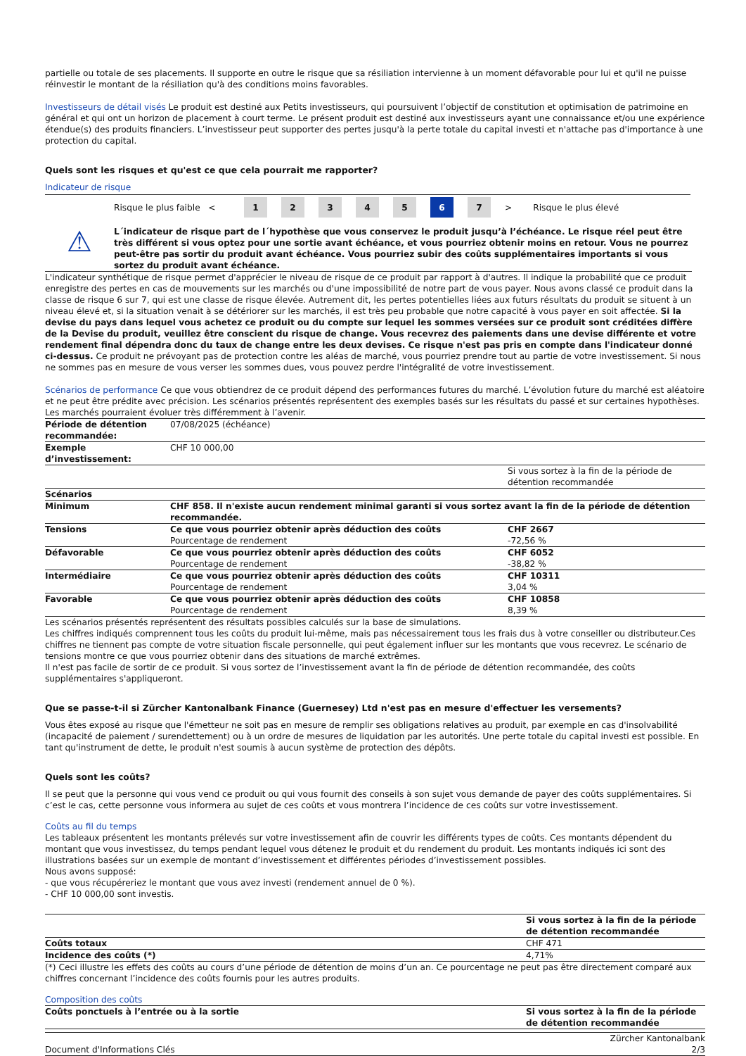partielle ou totale de ses placements. Il supporte en outre le risque que sa résiliation intervienne à un moment défavorable pour lui et qu'il ne puisse réinvestir le montant de la résiliation qu'à des conditions moins favorables.
Investisseurs de détail visés Le produit est destiné aux Petits investisseurs, qui poursuivent l’objectif de constitution et optimisation de patrimoine en général et qui ont un horizon de placement à court terme. Le présent produit est destiné aux investisseurs ayant une connaissance et/ou une expérience étendue(s) des produits financiers. L’investisseur peut supporter des pertes jusqu'à la perte totale du capital investi et n'attache pas d'importance à une protection du capital.
Quels sont les risques et qu'est ce que cela pourrait me rapporter?
Indicateur de risque
Risque le plus faible <
1 2 3 4 5 6 7
> Risque le plus élevé
⚠
L´indicateur de risque part de l´hypothèse que vous conservez le produit jusqu’à l’échéance. Le risque réel peut être très différent si vous optez pour une sortie avant échéance, et vous pourriez obtenir moins en retour. Vous ne pourrez peut-être pas sortir du produit avant échéance. Vous pourriez subir des coûts supplémentaires importants si vous sortez du produit avant échéance.
L'indicateur synthétique de risque permet d'apprécier le niveau de risque de ce produit par rapport à d'autres. Il indique la probabilité que ce produit enregistre des pertes en cas de mouvements sur les marchés ou d'une impossibilité de notre part de vous payer. Nous avons classé ce produit dans la classe de risque 6 sur 7, qui est une classe de risque élevée. Autrement dit, les pertes potentielles liées aux futurs résultats du produit se situent à un niveau élevé et, si la situation venait à se détériorer sur les marchés, il est très peu probable que notre capacité à vous payer en soit affectée. Si la devise du pays dans lequel vous achetez ce produit ou du compte sur lequel les sommes versées sur ce produit sont créditées diffère de la Devise du produit, veuillez être conscient du risque de change. Vous recevrez des paiements dans une devise différente et votre rendement final dépendra donc du taux de change entre les deux devises. Ce risque n'est pas pris en compte dans l'indicateur donné ci-dessus. Ce produit ne prévoyant pas de protection contre les aléas de marché, vous pourriez prendre tout au partie de votre investissement. Si nous ne sommes pas en mesure de vous verser les sommes dues, vous pouvez perdre l'intégralité de votre investissement.
Scénarios de performance Ce que vous obtiendrez de ce produit dépend des performances futures du marché. L’évolution future du marché est aléatoire et ne peut être prédite avec précision. Les scénarios présentés représentent des exemples basés sur les résultats du passé et sur certaines hypothèses. Les marchés pourraient évoluer très différemment à l’avenir.
| Période de détention recommandée: | 07/08/2025 (échéance) | |
| Exemple d’investissement: | CHF 10 000,00 | |
| | | Si vous sortez à la fin de la période de détention recommandée |
| Scénarios | | |
| Minimum | CHF 858. Il n'existe aucun rendement minimal garanti si vous sortez avant la fin de la période de détention recommandée. | |
| Tensions | Ce que vous pourriez obtenir après déduction des coûts Pourcentage de rendement | CHF 2667 -72,56 % |
| Défavorable | Ce que vous pourriez obtenir après déduction des coûts Pourcentage de rendement | CHF 6052 -38,82 % |
| Intermédiaire | Ce que vous pourriez obtenir après déduction des coûts Pourcentage de rendement | CHF 10311 3,04 % |
| Favorable | Ce que vous pourriez obtenir après déduction des coûts Pourcentage de rendement | CHF 10858 8,39 % |
Les scénarios présentés représentent des résultats possibles calculés sur la base de simulations.
Les chiffres indiqués comprennent tous les coûts du produit lui-même, mais pas nécessairement tous les frais dus à votre conseiller ou distributeur.Ces chiffres ne tiennent pas compte de votre situation fiscale personnelle, qui peut également influer sur les montants que vous recevrez. Le scénario de tensions montre ce que vous pourriez obtenir dans des situations de marché extrêmes.
Il n'est pas facile de sortir de ce produit. Si vous sortez de l’investissement avant la fin de période de détention recommandée, des coûts supplémentaires s'appliqueront.
Que se passe-t-il si Zürcher Kantonalbank Finance (Guernesey) Ltd n'est pas en mesure d'effectuer les versements?
Vous êtes exposé au risque que l'émetteur ne soit pas en mesure de remplir ses obligations relatives au produit, par exemple en cas d'insolvabilité (incapacité de paiement / surendettement) ou à un ordre de mesures de liquidation par les autorités. Une perte totale du capital investi est possible. En tant qu'instrument de dette, le produit n'est soumis à aucun système de protection des dépôts.
Quels sont les coûts?
Il se peut que la personne qui vous vend ce produit ou qui vous fournit des conseils à son sujet vous demande de payer des coûts supplémentaires. Si c’est le cas, cette personne vous informera au sujet de ces coûts et vous montrera l’incidence de ces coûts sur votre investissement.
Coûts au fil du temps
Les tableaux présentent les montants prélevés sur votre investissement afin de couvrir les différents types de coûts. Ces montants dépendent du montant que vous investissez, du temps pendant lequel vous détenez le produit et du rendement du produit. Les montants indiqués ici sont des illustrations basées sur un exemple de montant d’investissement et différentes périodes d’investissement possibles.
Nous avons supposé:
- que vous récupéreriez le montant que vous avez investi (rendement annuel de 0 %).
- CHF 10 000,00 sont investis.
| | Si vous sortez à la fin de la période de détention recommandée |
| --- | --- |
| Coûts totaux | CHF 471 |
| Incidence des coûts (*) | 4,71% |
(*) Ceci illustre les effets des coûts au cours d’une période de détention de moins d’un an. Ce pourcentage ne peut pas être directement comparé aux chiffres concernant l’incidence des coûts fournis pour les autres produits.
Composition des coûts
| Coûts ponctuels à l’entrée ou à la sortie | Si vous sortez à la fin de la période de détention recommandée |
| --- | --- |
Document d'Informations Clés Zürcher Kantonalbank
2/3